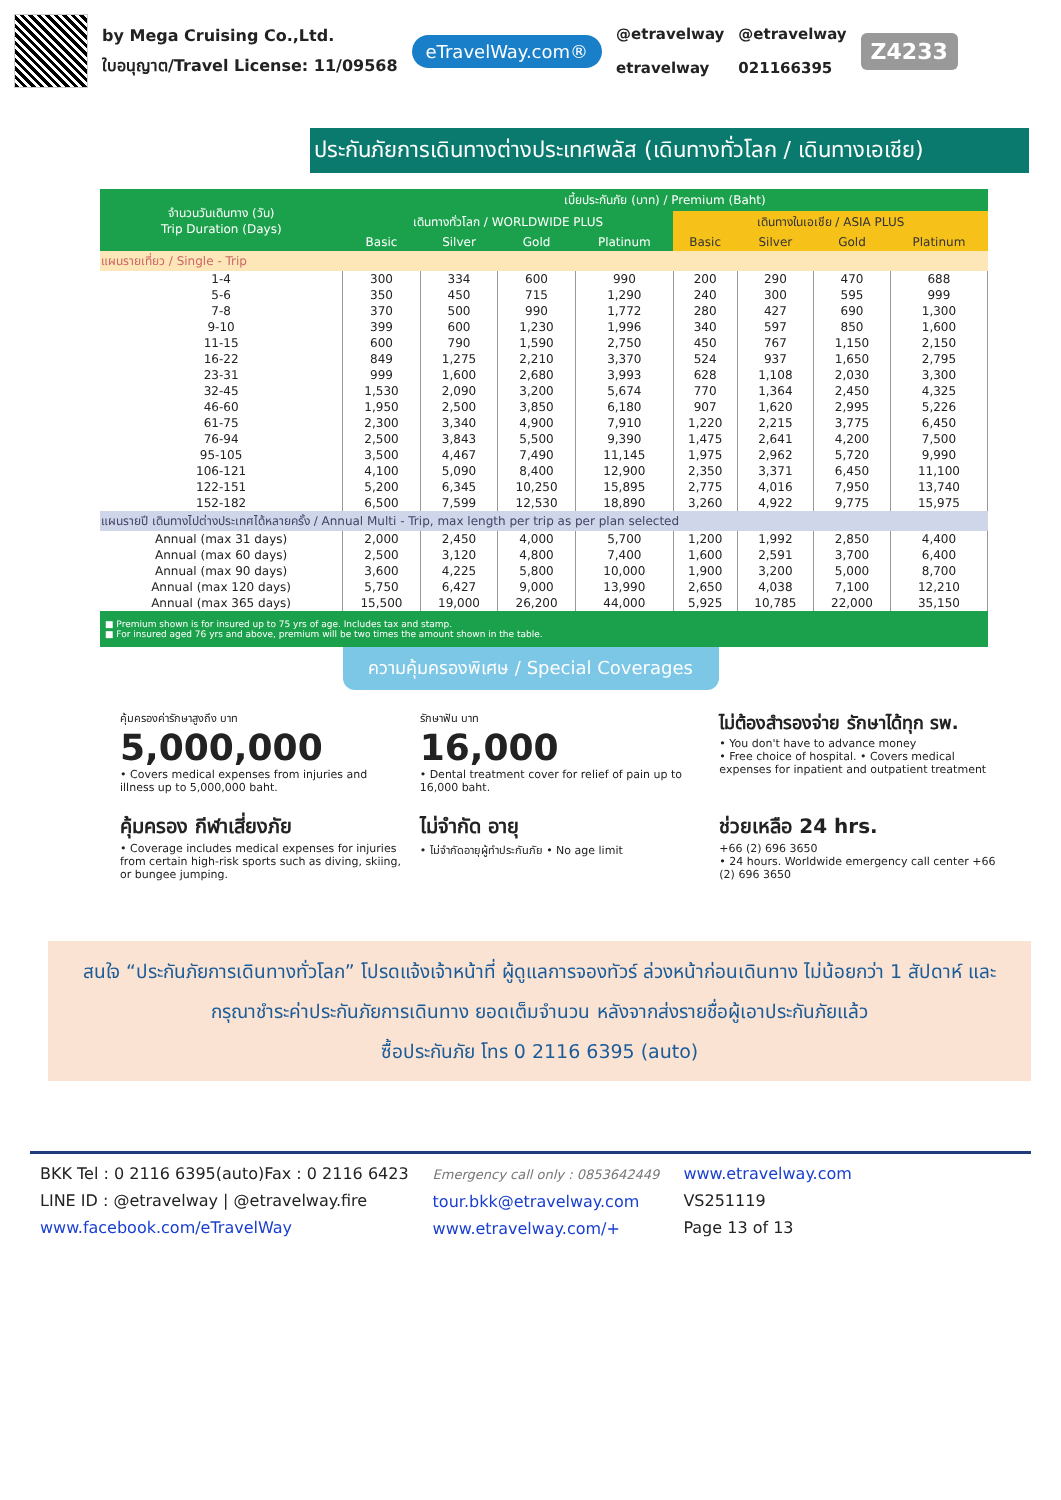by Mega Cruising Co.,Ltd.
ใบอนุญาต/Travel License: 11/09568
eTravelWay.com®
@etravelway
etravelway
@etravelway
021166395
Z4233
ประกันภัยการเดินทางต่างประเทศพลัส (เดินทางทั่วโลก / เดินทางเอเชีย)
| จำนวนวันเดินทาง (วัน) Trip Duration (Days) | เบี้ยประกันภัย (บาท) / Premium (Baht) | | | | | | | |
| --- | --- | --- | --- | --- | --- | --- | --- | --- |
| | เดินทางทั่วโลก / WORLDWIDE PLUS | | | | เดินทางในเอเชีย / ASIA PLUS | | | |
| | Basic | Silver | Gold | Platinum | Basic | Silver | Gold | Platinum |
| แผนรายเที่ยว / Single - Trip | | | | | | | | |
| 1-4 | 300 | 334 | 600 | 990 | 200 | 290 | 470 | 688 |
| 5-6 | 350 | 450 | 715 | 1,290 | 240 | 300 | 595 | 999 |
| 7-8 | 370 | 500 | 990 | 1,772 | 280 | 427 | 690 | 1,300 |
| 9-10 | 399 | 600 | 1,230 | 1,996 | 340 | 597 | 850 | 1,600 |
| 11-15 | 600 | 790 | 1,590 | 2,750 | 450 | 767 | 1,150 | 2,150 |
| 16-22 | 849 | 1,275 | 2,210 | 3,370 | 524 | 937 | 1,650 | 2,795 |
| 23-31 | 999 | 1,600 | 2,680 | 3,993 | 628 | 1,108 | 2,030 | 3,300 |
| 32-45 | 1,530 | 2,090 | 3,200 | 5,674 | 770 | 1,364 | 2,450 | 4,325 |
| 46-60 | 1,950 | 2,500 | 3,850 | 6,180 | 907 | 1,620 | 2,995 | 5,226 |
| 61-75 | 2,300 | 3,340 | 4,900 | 7,910 | 1,220 | 2,215 | 3,775 | 6,450 |
| 76-94 | 2,500 | 3,843 | 5,500 | 9,390 | 1,475 | 2,641 | 4,200 | 7,500 |
| 95-105 | 3,500 | 4,467 | 7,490 | 11,145 | 1,975 | 2,962 | 5,720 | 9,990 |
| 106-121 | 4,100 | 5,090 | 8,400 | 12,900 | 2,350 | 3,371 | 6,450 | 11,100 |
| 122-151 | 5,200 | 6,345 | 10,250 | 15,895 | 2,775 | 4,016 | 7,950 | 13,740 |
| 152-182 | 6,500 | 7,599 | 12,530 | 18,890 | 3,260 | 4,922 | 9,775 | 15,975 |
| แผนรายปี เดินทางไปต่างประเทศได้หลายครั้ง / Annual Multi - Trip, max length per trip as per plan selected | | | | | | | | |
| Annual (max 31 days) | 2,000 | 2,450 | 4,000 | 5,700 | 1,200 | 1,992 | 2,850 | 4,400 |
| Annual (max 60 days) | 2,500 | 3,120 | 4,800 | 7,400 | 1,600 | 2,591 | 3,700 | 6,400 |
| Annual (max 90 days) | 3,600 | 4,225 | 5,800 | 10,000 | 1,900 | 3,200 | 5,000 | 8,700 |
| Annual (max 120 days) | 5,750 | 6,427 | 9,000 | 13,990 | 2,650 | 4,038 | 7,100 | 12,210 |
| Annual (max 365 days) | 15,500 | 19,000 | 26,200 | 44,000 | 5,925 | 10,785 | 22,000 | 35,150 |
■ Premium shown is for insured up to 75 yrs of age. Includes tax and stamp.
■ For insured aged 76 yrs and above, premium will be two times the amount shown in the table.
ความคุ้มครองพิเศษ / Special Coverages
คุ้มครองค่ารักษาสูงถึง บาท
5,000,000
• Covers medical expenses from injuries and illness up to 5,000,000 baht.
รักษาฟัน บาท
16,000
• Dental treatment cover for relief of pain up to 16,000 baht.
ไม่ต้องสำรองจ่าย รักษาได้ทุก รพ.
• You don't have to advance money
• Free choice of hospital. • Covers medical expenses for inpatient and outpatient treatment
คุ้มครอง กีฬาเสี่ยงภัย
• Coverage includes medical expenses for injuries from certain high-risk sports such as diving, skiing, or bungee jumping.
ไม่จำกัด อายุ
• ไม่จำกัดอายุผู้ทำประกันภัย • No age limit
ช่วยเหลือ 24 hrs.
+66 (2) 696 3650
• 24 hours. Worldwide emergency call center +66 (2) 696 3650
สนใจ “ประกันภัยการเดินทางทั่วโลก” โปรดแจ้งเจ้าหน้าที่ ผู้ดูแลการจองทัวร์ ล่วงหน้าก่อนเดินทาง ไม่น้อยกว่า 1 สัปดาห์ และกรุณาชำระค่าประกันภัยการเดินทาง ยอดเต็มจำนวน หลังจากส่งรายชื่อผู้เอาประกันภัยแล้ว
ซื้อประกันภัย โทร 0 2116 6395 (auto)
BKK Tel : 0 2116 6395(auto)Fax : 0 2116 6423
LINE ID : @etravelway | @etravelway.fire
www.facebook.com/eTravelWay
Emergency call only : 0853642449
tour.bkk@etravelway.com
www.etravelway.com/+
www.etravelway.com
VS251119
Page 13 of 13